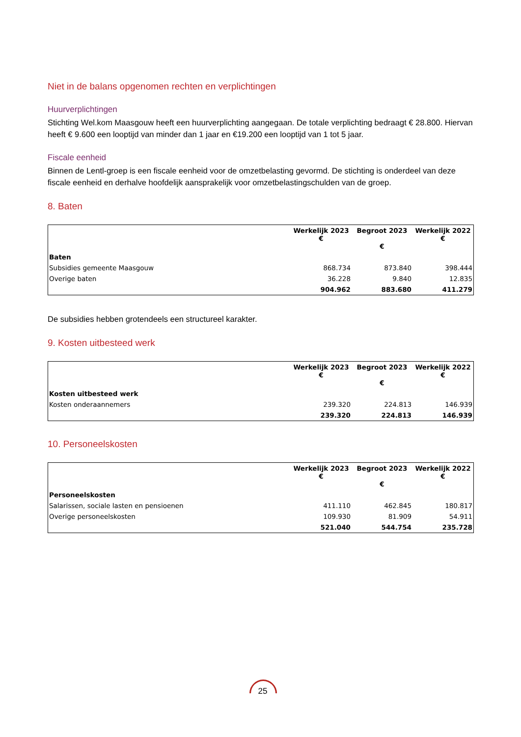Niet in de balans opgenomen rechten en verplichtingen
Huurverplichtingen
Stichting Wel.kom Maasgouw heeft een huurverplichting aangegaan. De totale verplichting bedraagt € 28.800. Hiervan heeft € 9.600 een looptijd van minder dan 1 jaar en €19.200 een looptijd van 1 tot 5 jaar.
Fiscale eenheid
Binnen de Lentl-groep is een fiscale eenheid voor de omzetbelasting gevormd. De stichting is onderdeel van deze fiscale eenheid en derhalve hoofdelijk aansprakelijk voor omzetbelastingschulden van de groep.
8. Baten
| | Werkelijk 2023 € | Begroot 2023 € | Werkelijk 2022 € |
| --- | --- | --- | --- |
| Baten | | | |
| Subsidies gemeente Maasgouw | 868.734 | 873.840 | 398.444 |
| Overige baten | 36.228 | 9.840 | 12.835 |
| | 904.962 | 883.680 | 411.279 |
De subsidies hebben grotendeels een structureel karakter.
9. Kosten uitbesteed werk
| | Werkelijk 2023 € | Begroot 2023 € | Werkelijk 2022 € |
| --- | --- | --- | --- |
| Kosten uitbesteed werk | | | |
| Kosten onderaannemers | 239.320 | 224.813 | 146.939 |
| | 239.320 | 224.813 | 146.939 |
10. Personeelskosten
| | Werkelijk 2023 € | Begroot 2023 € | Werkelijk 2022 € |
| --- | --- | --- | --- |
| Personeelskosten | | | |
| Salarissen, sociale lasten en pensioenen | 411.110 | 462.845 | 180.817 |
| Overige personeelskosten | 109.930 | 81.909 | 54.911 |
| | 521.040 | 544.754 | 235.728 |
25